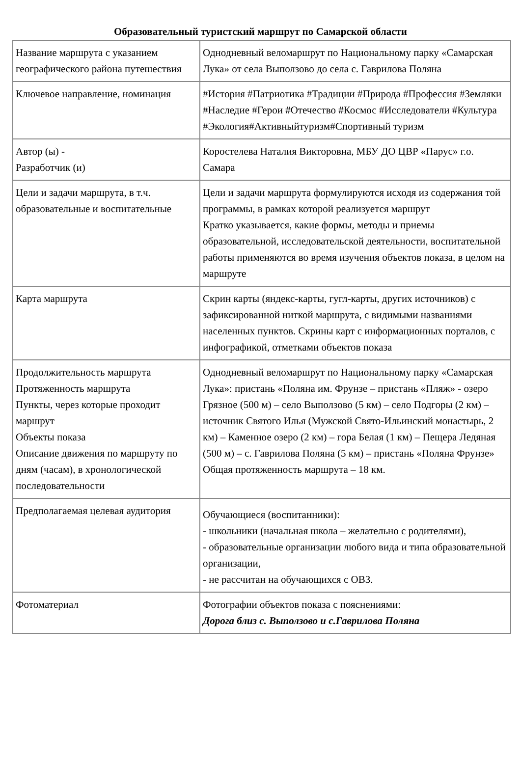Образовательный туристский маршрут по Самарской области
| Название маршрута с указанием географического района путешествия | Однодневный веломаршрут по Национальному парку «Самарская Лука» от села Выползово до села с. Гаврилова Поляна |
| Ключевое направление, номинация | #История #Патриотика #Традиции #Природа #Профессия #Земляки #Наследие #Герои #Отечество #Космос #Исследователи #Культура #Экология#Активныйтуризм#Спортивный туризм |
| Автор (ы) - Разработчик (и) | Коростелева Наталия Викторовна, МБУ ДО ЦВР «Парус» г.о. Самара |
| Цели и задачи маршрута, в т.ч. образовательные и воспитательные | Цели и задачи маршрута формулируются исходя из содержания той программы, в рамках которой реализуется маршрут Кратко указывается, какие формы, методы и приемы образовательной, исследовательской деятельности, воспитательной работы применяются во время изучения объектов показа, в целом на маршруте |
| Карта маршрута | Скрин карты (яндекс-карты, гугл-карты, других источников) с зафиксированной ниткой маршрута, с видимыми названиями населенных пунктов. Скрины карт с информационных порталов, с инфографикой, отметками объектов показа |
| Продолжительность маршрута Протяженность маршрута Пункты, через которые проходит маршрут Объекты показа Описание движения по маршруту по дням (часам), в хронологической последовательности | Однодневный веломаршрут по Национальному парку «Самарская Лука»: пристань «Поляна им. Фрунзе – пристань «Пляж» - озеро Грязное (500 м) – село Выползово (5 км) – село Подгоры (2 км) – источник Святого Илья (Мужской Свято-Ильинский монастырь, 2 км) – Каменное озеро (2 км) – гора Белая (1 км) – Пещера Ледяная (500 м) – с. Гаврилова Поляна (5 км) – пристань «Поляна Фрунзе» Общая протяженность маршрута – 18 км. |
| Предполагаемая целевая аудитория | Обучающиеся (воспитанники): - школьники (начальная школа – желательно с родителями), - образовательные организации любого вида и типа образовательной организации, - не рассчитан на обучающихся с ОВЗ. |
| Фотоматериал | Фотографии объектов показа с пояснениями: Дорога близ с. Выползово и с.Гаврилова Поляна |